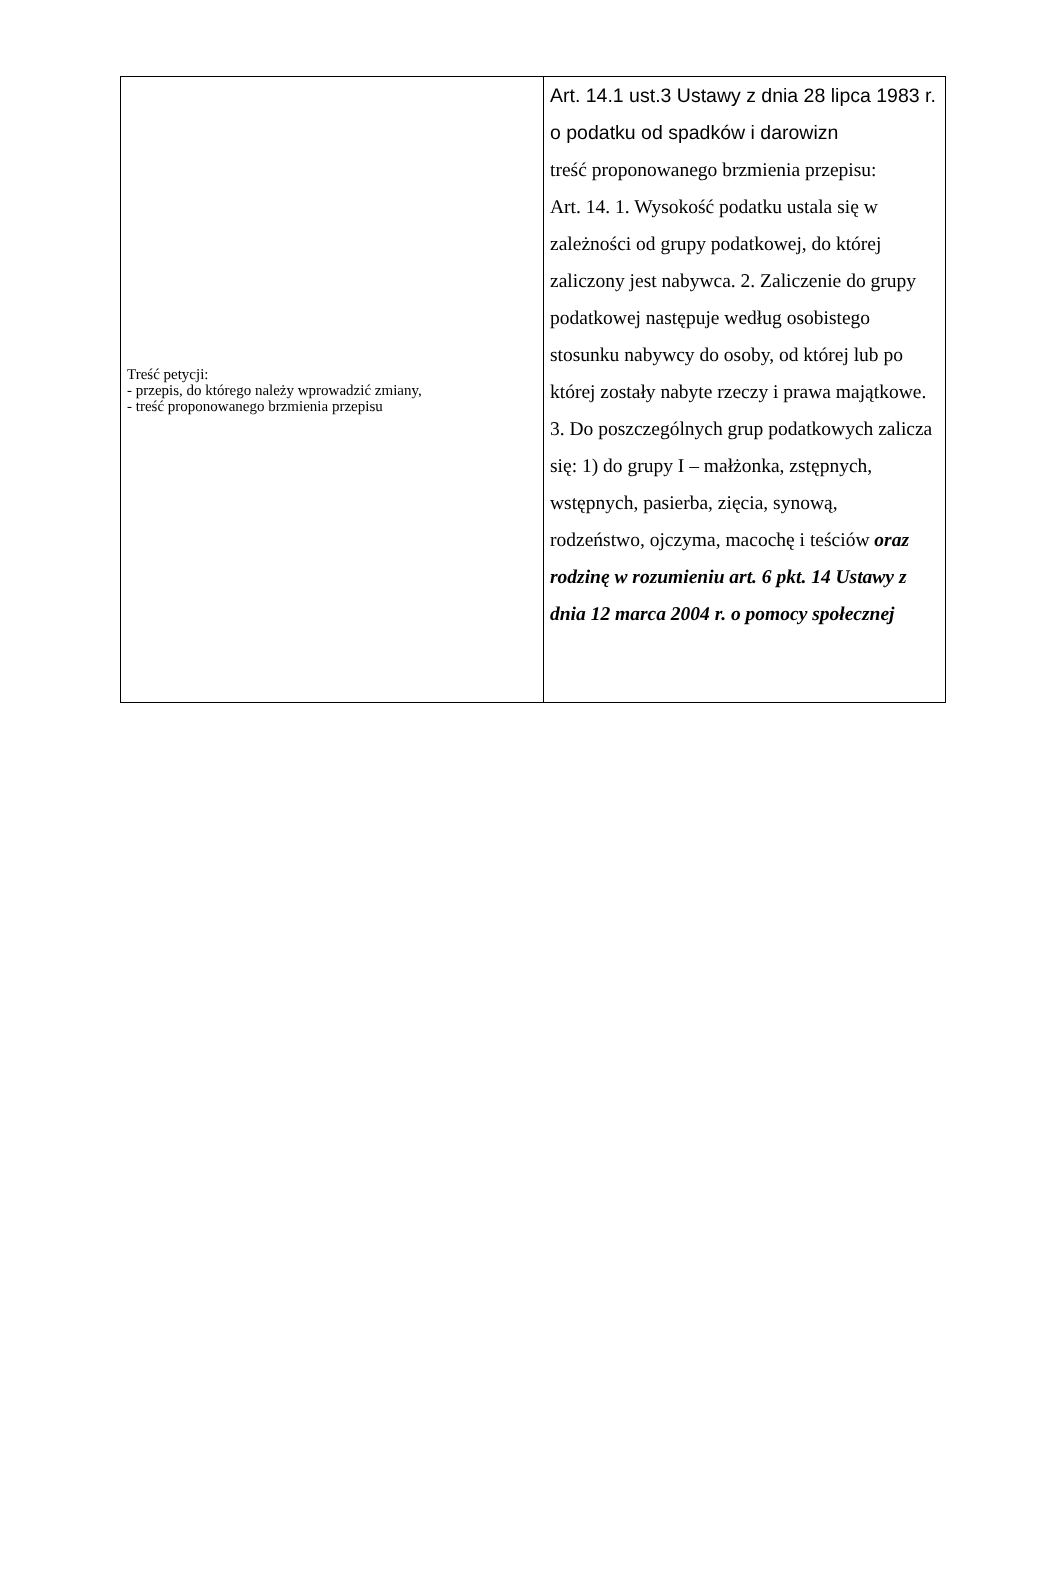| Treść petycji: - przepis, do którego należy wprowadzić zmiany, - treść proponowanego brzmienia przepisu | Art. 14.1 ust.3 Ustawy z dnia 28 lipca 1983 r. o podatku od spadków i darowizn treść proponowanego brzmienia przepisu: Art. 14. 1. Wysokość podatku ustala się w zależności od grupy podatkowej, do której zaliczony jest nabywca. 2. Zaliczenie do grupy podatkowej następuje według osobistego stosunku nabywcy do osoby, od której lub po której zostały nabyte rzeczy i prawa majątkowe. 3. Do poszczególnych grup podatkowych zalicza się: 1) do grupy I – małżonka, zstępnych, wstępnych, pasierba, zięcia, synową, rodzeństwo, ojczyma, macochę i teściów oraz rodzinę w rozumieniu art. 6 pkt. 14 Ustawy z dnia 12 marca 2004 r. o pomocy społecznej |